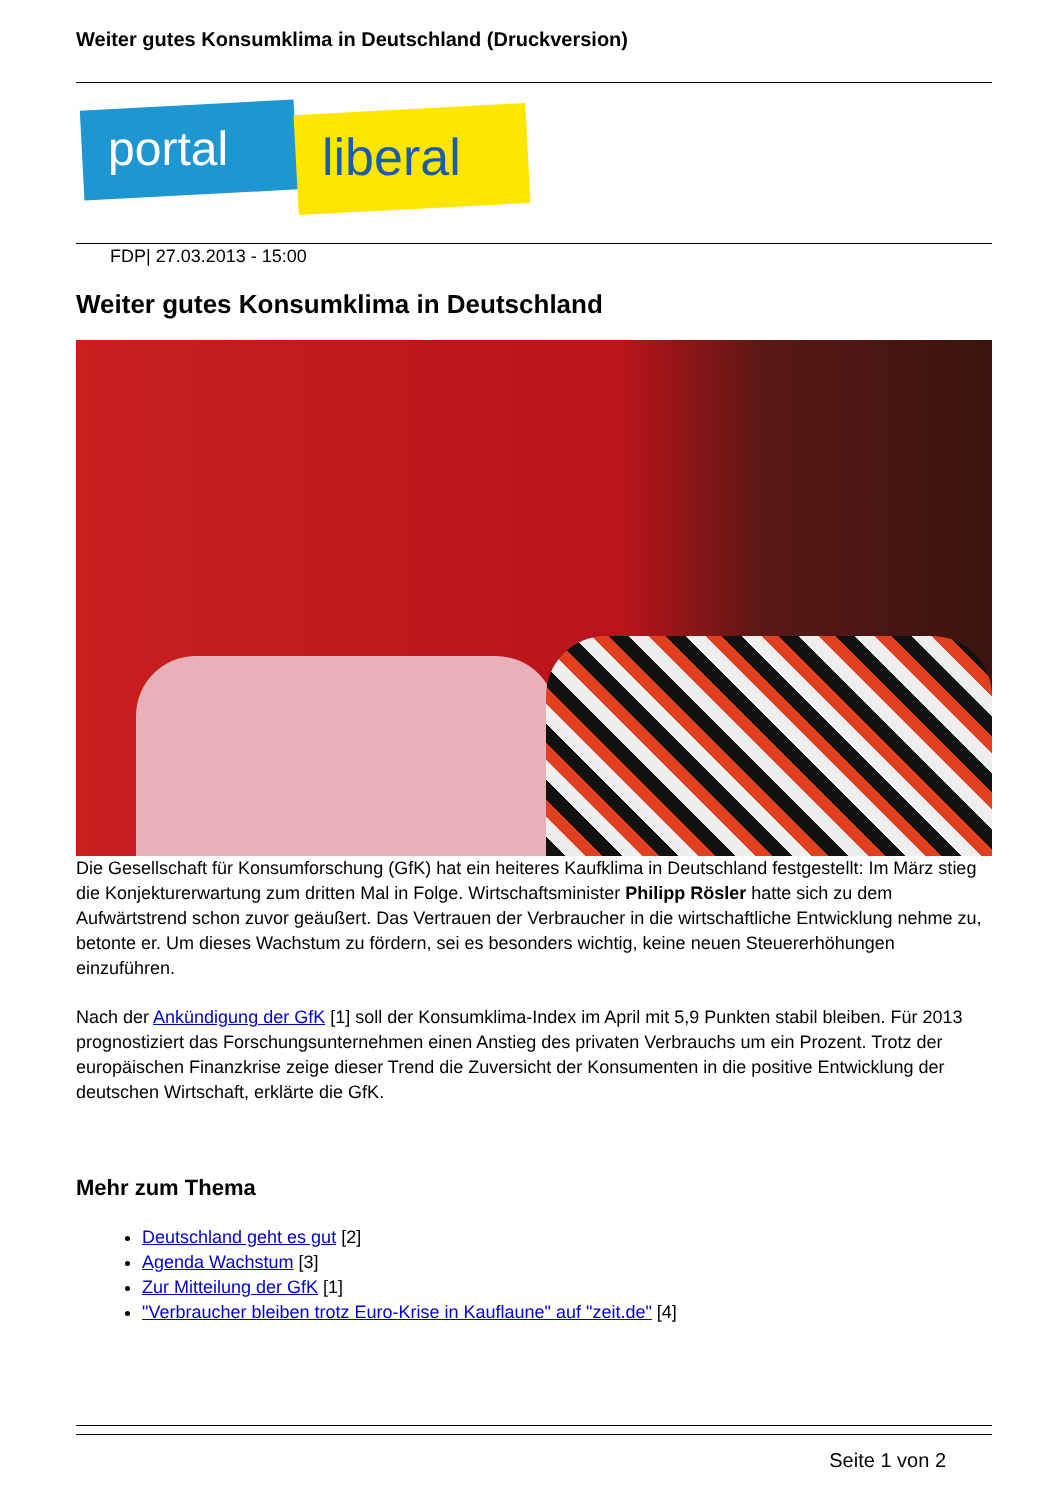Weiter gutes Konsumklima in Deutschland (Druckversion)
portal liberal
FDP| 27.03.2013 - 15:00
Weiter gutes Konsumklima in Deutschland
Die Gesellschaft für Konsumforschung (GfK) hat ein heiteres Kaufklima in Deutschland festgestellt: Im März stieg die Konjekturerwartung zum dritten Mal in Folge. Wirtschaftsminister Philipp Rösler hatte sich zu dem Aufwärtstrend schon zuvor geäußert. Das Vertrauen der Verbraucher in die wirtschaftliche Entwicklung nehme zu, betonte er. Um dieses Wachstum zu fördern, sei es besonders wichtig, keine neuen Steuererhöhungen einzuführen.
Nach der Ankündigung der GfK [1] soll der Konsumklima-Index im April mit 5,9 Punkten stabil bleiben. Für 2013 prognostiziert das Forschungsunternehmen einen Anstieg des privaten Verbrauchs um ein Prozent. Trotz der europäischen Finanzkrise zeige dieser Trend die Zuversicht der Konsumenten in die positive Entwicklung der deutschen Wirtschaft, erklärte die GfK.
Mehr zum Thema
Deutschland geht es gut [2]
Agenda Wachstum [3]
Zur Mitteilung der GfK [1]
"Verbraucher bleiben trotz Euro-Krise in Kauflaune" auf "zeit.de" [4]
Seite 1 von 2